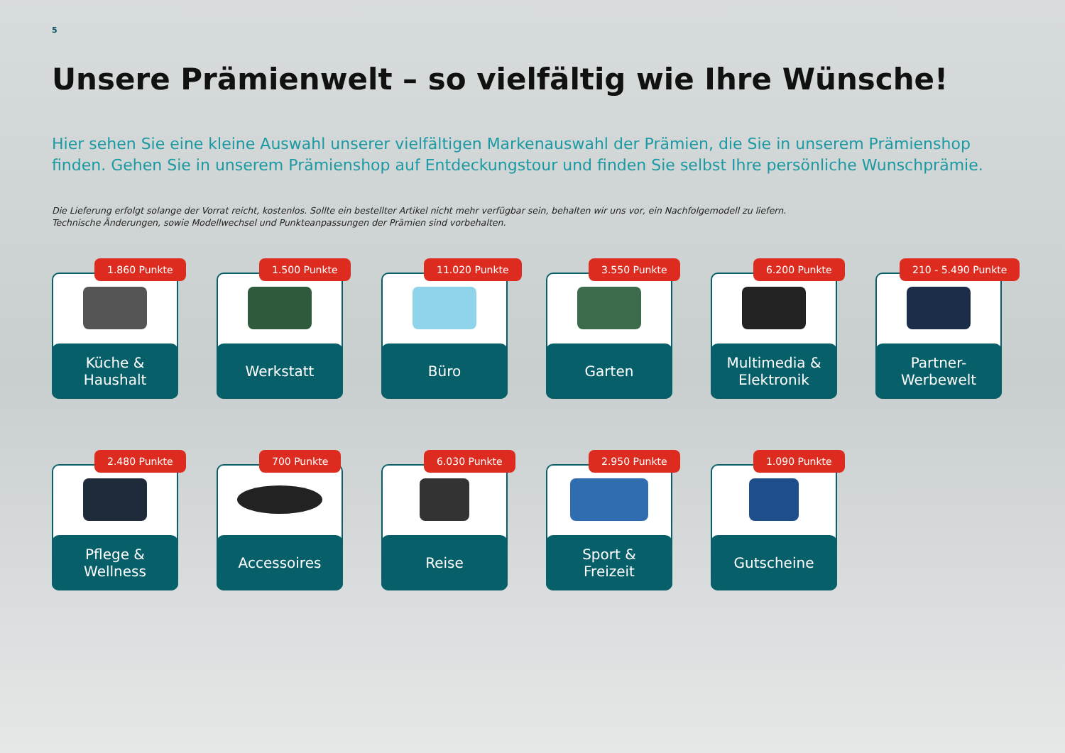5
Unsere Prämienwelt – so vielfältig wie Ihre Wünsche!
Hier sehen Sie eine kleine Auswahl unserer vielfältigen Markenauswahl der Prämien, die Sie in unserem Prämienshop finden. Gehen Sie in unserem Prämienshop auf Entdeckungstour und finden Sie selbst Ihre persönliche Wunschprämie.
Die Lieferung erfolgt solange der Vorrat reicht, kostenlos. Sollte ein bestellter Artikel nicht mehr verfügbar sein, behalten wir uns vor, ein Nachfolgemodell zu liefern.
Technische Änderungen, sowie Modellwechsel und Punkteanpassungen der Prämien sind vorbehalten.
1.860 Punkte
Küche &
Haushalt
1.500 Punkte
Werkstatt
11.020 Punkte
Büro
3.550 Punkte
Garten
6.200 Punkte
Multimedia &
Elektronik
210 - 5.490 Punkte
Partner-
Werbewelt
2.480 Punkte
Pflege &
Wellness
700 Punkte
Accessoires
6.030 Punkte
Reise
2.950 Punkte
Sport &
Freizeit
1.090 Punkte
Gutscheine